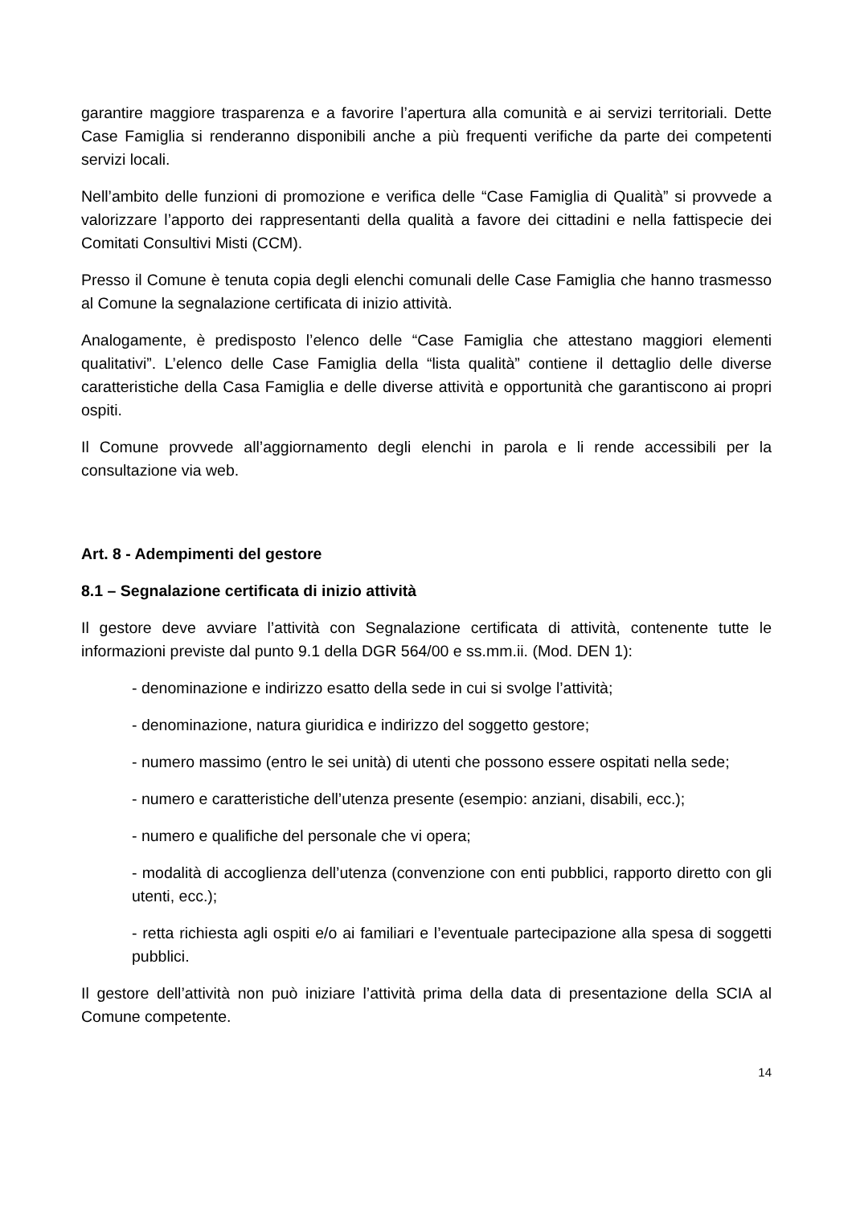garantire maggiore trasparenza e a favorire l’apertura alla comunità e ai servizi territoriali. Dette Case Famiglia si renderanno disponibili anche a più frequenti verifiche da parte dei competenti servizi locali.
Nell’ambito delle funzioni di promozione e verifica delle “Case Famiglia di Qualità” si provvede a valorizzare l’apporto dei rappresentanti della qualità a favore dei cittadini e nella fattispecie dei Comitati Consultivi Misti (CCM).
Presso il Comune è tenuta copia degli elenchi comunali delle Case Famiglia che hanno trasmesso al Comune la segnalazione certificata di inizio attività.
Analogamente, è predisposto l’elenco delle “Case Famiglia che attestano maggiori elementi qualitativi”. L’elenco delle Case Famiglia della “lista qualità” contiene il dettaglio delle diverse caratteristiche della Casa Famiglia e delle diverse attività e opportunità che garantiscono ai propri ospiti.
Il Comune provvede all’aggiornamento degli elenchi in parola e li rende accessibili per la consultazione via web.
Art. 8 - Adempimenti del gestore
8.1 – Segnalazione certificata di inizio attività
Il gestore deve avviare l’attività con Segnalazione certificata di attività, contenente tutte le informazioni previste dal punto 9.1 della DGR 564/00 e ss.mm.ii. (Mod. DEN 1):
- denominazione e indirizzo esatto della sede in cui si svolge l’attività;
- denominazione, natura giuridica e indirizzo del soggetto gestore;
- numero massimo (entro le sei unità) di utenti che possono essere ospitati nella sede;
- numero e caratteristiche dell’utenza presente (esempio: anziani, disabili, ecc.);
- numero e qualifiche del personale che vi opera;
- modalità di accoglienza dell’utenza (convenzione con enti pubblici, rapporto diretto con gli utenti, ecc.);
- retta richiesta agli ospiti e/o ai familiari e l’eventuale partecipazione alla spesa di soggetti pubblici.
Il gestore dell’attività non può iniziare l’attività prima della data di presentazione della SCIA al Comune competente.
14